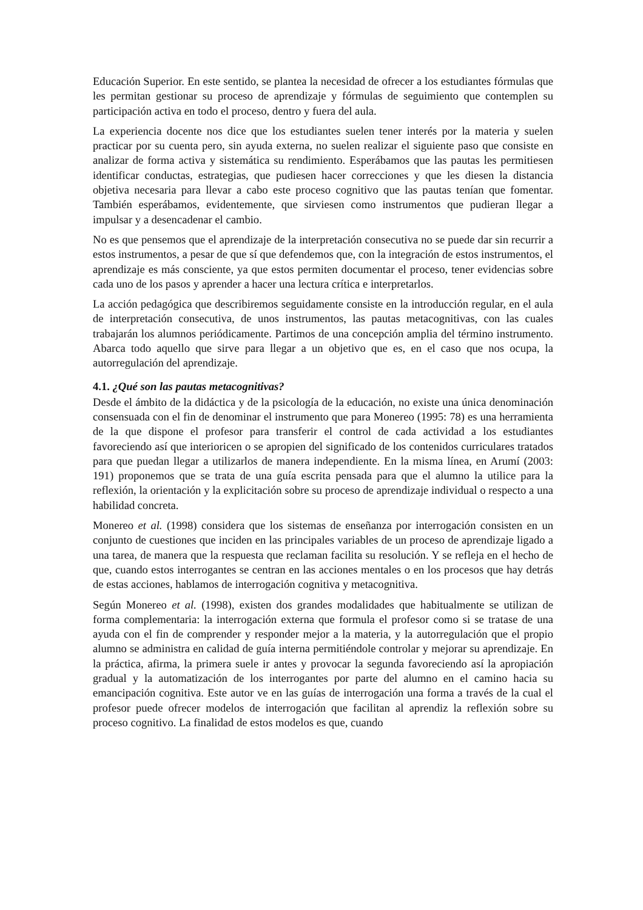Educación Superior. En este sentido, se plantea la necesidad de ofrecer a los estudiantes fórmulas que les permitan gestionar su proceso de aprendizaje y fórmulas de seguimiento que contemplen su participación activa en todo el proceso, dentro y fuera del aula.
La experiencia docente nos dice que los estudiantes suelen tener interés por la materia y suelen practicar por su cuenta pero, sin ayuda externa, no suelen realizar el siguiente paso que consiste en analizar de forma activa y sistemática su rendimiento. Esperábamos que las pautas les permitiesen identificar conductas, estrategias, que pudiesen hacer correcciones y que les diesen la distancia objetiva necesaria para llevar a cabo este proceso cognitivo que las pautas tenían que fomentar. También esperábamos, evidentemente, que sirviesen como instrumentos que pudieran llegar a impulsar y a desencadenar el cambio.
No es que pensemos que el aprendizaje de la interpretación consecutiva no se puede dar sin recurrir a estos instrumentos, a pesar de que sí que defendemos que, con la integración de estos instrumentos, el aprendizaje es más consciente, ya que estos permiten documentar el proceso, tener evidencias sobre cada uno de los pasos y aprender a hacer una lectura crítica e interpretarlos.
La acción pedagógica que describiremos seguidamente consiste en la introducción regular, en el aula de interpretación consecutiva, de unos instrumentos, las pautas metacognitivas, con las cuales trabajarán los alumnos periódicamente. Partimos de una concepción amplia del término instrumento. Abarca todo aquello que sirve para llegar a un objetivo que es, en el caso que nos ocupa, la autorregulación del aprendizaje.
4.1. ¿Qué son las pautas metacognitivas?
Desde el ámbito de la didáctica y de la psicología de la educación, no existe una única denominación consensuada con el fin de denominar el instrumento que para Monereo (1995: 78) es una herramienta de la que dispone el profesor para transferir el control de cada actividad a los estudiantes favoreciendo así que interioricen o se apropien del significado de los contenidos curriculares tratados para que puedan llegar a utilizarlos de manera independiente. En la misma línea, en Arumí (2003: 191) proponemos que se trata de una guía escrita pensada para que el alumno la utilice para la reflexión, la orientación y la explicitación sobre su proceso de aprendizaje individual o respecto a una habilidad concreta.
Monereo et al. (1998) considera que los sistemas de enseñanza por interrogación consisten en un conjunto de cuestiones que inciden en las principales variables de un proceso de aprendizaje ligado a una tarea, de manera que la respuesta que reclaman facilita su resolución. Y se refleja en el hecho de que, cuando estos interrogantes se centran en las acciones mentales o en los procesos que hay detrás de estas acciones, hablamos de interrogación cognitiva y metacognitiva.
Según Monereo et al. (1998), existen dos grandes modalidades que habitualmente se utilizan de forma complementaria: la interrogación externa que formula el profesor como si se tratase de una ayuda con el fin de comprender y responder mejor a la materia, y la autorregulación que el propio alumno se administra en calidad de guía interna permitiéndole controlar y mejorar su aprendizaje. En la práctica, afirma, la primera suele ir antes y provocar la segunda favoreciendo así la apropiación gradual y la automatización de los interrogantes por parte del alumno en el camino hacia su emancipación cognitiva. Este autor ve en las guías de interrogación una forma a través de la cual el profesor puede ofrecer modelos de interrogación que facilitan al aprendiz la reflexión sobre su proceso cognitivo. La finalidad de estos modelos es que, cuando